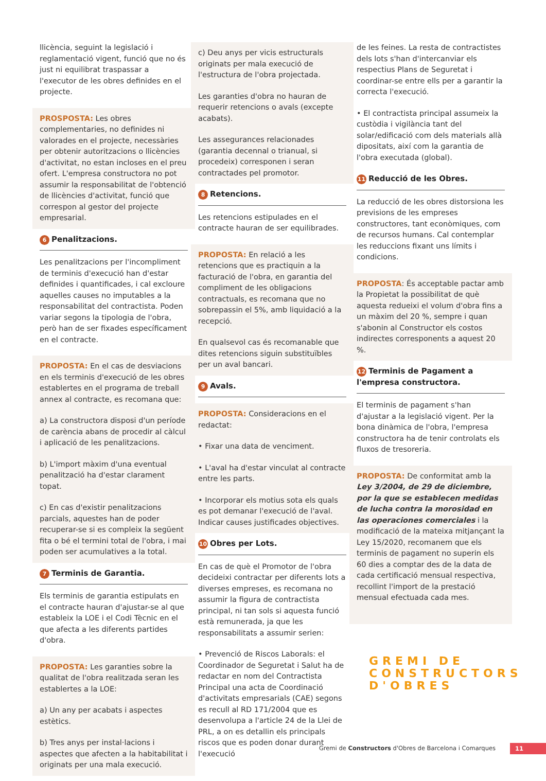llicència, seguint la legislació i reglamentació vigent, funció que no és just ni equilibrat traspassar a l'executor de les obres definides en el projecte.
PROSPOSTA: Les obres complementaries, no definides ni valorades en el projecte, necessàries per obtenir autoritzacions o llicències d'activitat, no estan incloses en el preu ofert. L'empresa constructora no pot assumir la responsabilitat de l'obtenció de llicències d'activitat, funció que correspon al gestor del projecte empresarial.
6 Penalitzacions.
Les penalitzacions per l'incompliment de terminis d'execució han d'estar definides i quantificades, i cal excloure aquelles causes no imputables a la responsabilitat del contractista. Poden variar segons la tipologia de l'obra, però han de ser fixades específicament en el contracte.
PROPOSTA: En el cas de desviacions en els terminis d'execució de les obres establertes en el programa de treball annex al contracte, es recomana que:
a) La constructora disposi d'un període de carència abans de procedir al càlcul i aplicació de les penalitzacions.
b) L'import màxim d'una eventual penalització ha d'estar clarament topat.
c) En cas d'existir penalitzacions parcials, aquestes han de poder recuperar-se si es compleix la següent fita o bé el termini total de l'obra, i mai poden ser acumulatives a la total.
7 Terminis de Garantia.
Els terminis de garantia estipulats en el contracte hauran d'ajustar-se al que estableix la LOE i el Codi Tècnic en el que afecta a les diferents partides d'obra.
PROPOSTA: Les garanties sobre la qualitat de l'obra realitzada seran les establertes a la LOE:
a) Un any per acabats i aspectes estètics.
b) Tres anys per instal·lacions i aspectes que afecten a la habitabilitat i originats per una mala execució.
c) Deu anys per vicis estructurals originats per mala execució de l'estructura de l'obra projectada.
Les garanties d'obra no hauran de requerir retencions o avals (excepte acabats).
Les assegurances relacionades (garantia decennal o trianual, si procedeix) corresponen i seran contractades pel promotor.
8 Retencions.
Les retencions estipulades en el contracte hauran de ser equilibrades.
PROPOSTA: En relació a les retencions que es practiquin a la facturació de l'obra, en garantia del compliment de les obligacions contractuals, es recomana que no sobrepassin el 5%, amb liquidació a la recepció.
En qualsevol cas és recomanable que dites retencions siguin substituïbles per un aval bancari.
9 Avals.
PROPOSTA: Consideracions en el redactat:
• Fixar una data de venciment.
• L'aval ha d'estar vinculat al contracte entre les parts.
• Incorporar els motius sota els quals es pot demanar l'execució de l'aval. Indicar causes justificades objectives.
10 Obres per Lots.
En cas de què el Promotor de l'obra decideixi contractar per diferents lots a diverses empreses, es recomana no assumir la figura de contractista principal, ni tan sols si aquesta funció està remunerada, ja que les responsabilitats a assumir serien:
• Prevenció de Riscos Laborals: el Coordinador de Seguretat i Salut ha de redactar en nom del Contractista Principal una acta de Coordinació d'activitats empresarials (CAE) segons es recull al RD 171/2004 que es desenvolupa a l'article 24 de la Llei de PRL, a on es detallin els principals riscos que es poden donar durant l'execució
de les feines. La resta de contractistes dels lots s'han d'intercanviar els respectius Plans de Seguretat i coordinar-se entre ells per a garantir la correcta l'execució.
• El contractista principal assumeix la custòdia i vigilància tant del solar/edificació com dels materials allà dipositats, així com la garantia de l'obra executada (global).
11 Reducció de les Obres.
La reducció de les obres distorsiona les previsions de les empreses constructores, tant econòmiques, com de recursos humans. Cal contemplar les reduccions fixant uns límits i condicions.
PROPOSTA: És acceptable pactar amb la Propietat la possibilitat de què aquesta redueixi el volum d'obra fins a un màxim del 20 %, sempre i quan s'abonin al Constructor els costos indirectes corresponents a aquest 20 %.
12 Terminis de Pagament a l'empresa constructora.
El terminis de pagament s'han d'ajustar a la legislació vigent. Per la bona dinàmica de l'obra, l'empresa constructora ha de tenir controlats els fluxos de tresoreria.
PROPOSTA: De conformitat amb la Ley 3/2004, de 29 de diciembre, por la que se establecen medidas de lucha contra la morosidad en las operaciones comerciales i la modificació de la mateixa mitjançant la Ley 15/2020, recomanem que els terminis de pagament no superin els 60 dies a comptar des de la data de cada certificació mensual respectiva, recollint l'import de la prestació mensual efectuada cada mes.
GREMI DE
CONSTRUCTORS
D'OBRES
Gremi de Constructors d'Obres de Barcelona i Comarques 11